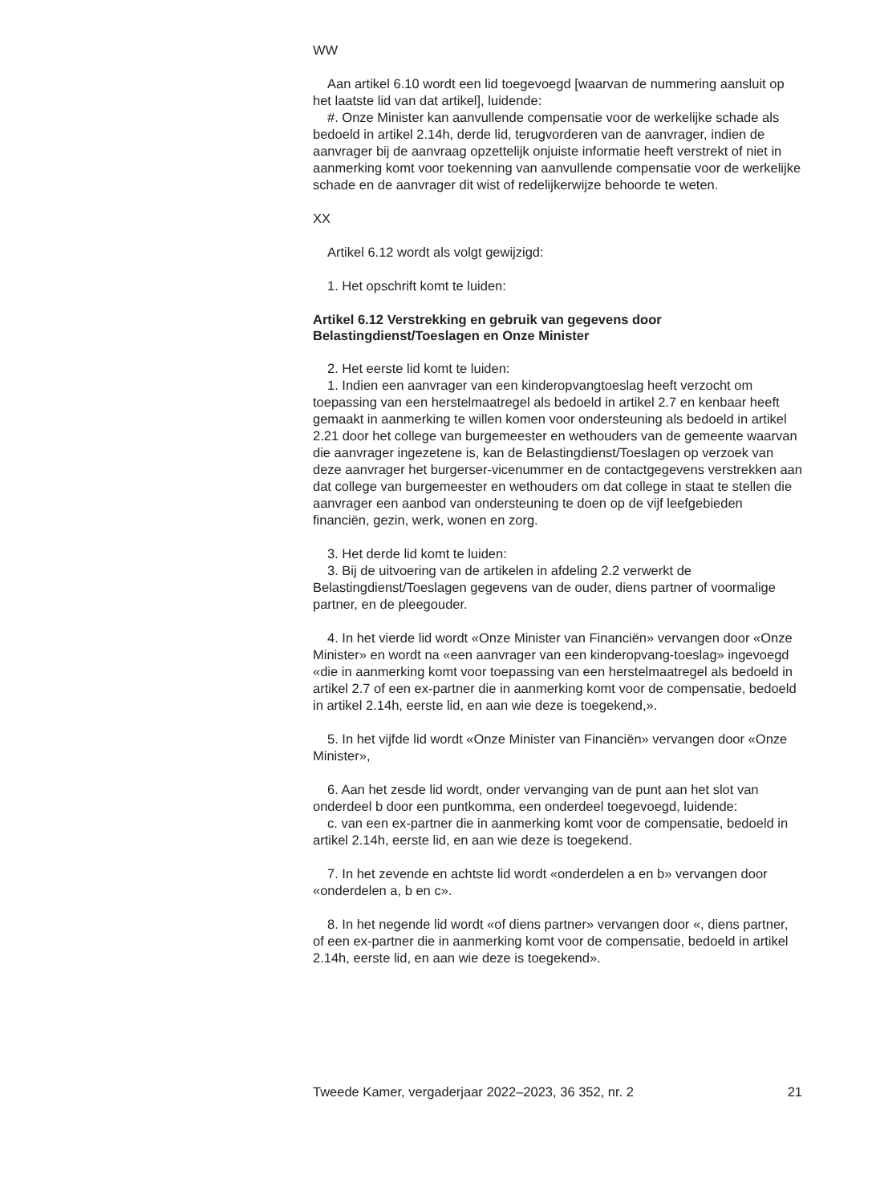WW
Aan artikel 6.10 wordt een lid toegevoegd [waarvan de nummering aansluit op het laatste lid van dat artikel], luidende:
#. Onze Minister kan aanvullende compensatie voor de werkelijke schade als bedoeld in artikel 2.14h, derde lid, terugvorderen van de aanvrager, indien de aanvrager bij de aanvraag opzettelijk onjuiste informatie heeft verstrekt of niet in aanmerking komt voor toekenning van aanvullende compensatie voor de werkelijke schade en de aanvrager dit wist of redelijkerwijze behoorde te weten.
XX
Artikel 6.12 wordt als volgt gewijzigd:
1. Het opschrift komt te luiden:
Artikel 6.12 Verstrekking en gebruik van gegevens door Belastingdienst/Toeslagen en Onze Minister
2. Het eerste lid komt te luiden:
1. Indien een aanvrager van een kinderopvangtoeslag heeft verzocht om toepassing van een herstelmaatregel als bedoeld in artikel 2.7 en kenbaar heeft gemaakt in aanmerking te willen komen voor ondersteuning als bedoeld in artikel 2.21 door het college van burgemeester en wethouders van de gemeente waarvan die aanvrager ingezetene is, kan de Belastingdienst/Toeslagen op verzoek van deze aanvrager het burgerser-vicenummer en de contactgegevens verstrekken aan dat college van burgemeester en wethouders om dat college in staat te stellen die aanvrager een aanbod van ondersteuning te doen op de vijf leefgebieden financiën, gezin, werk, wonen en zorg.
3. Het derde lid komt te luiden:
3. Bij de uitvoering van de artikelen in afdeling 2.2 verwerkt de Belastingdienst/Toeslagen gegevens van de ouder, diens partner of voormalige partner, en de pleegouder.
4. In het vierde lid wordt «Onze Minister van Financiën» vervangen door «Onze Minister» en wordt na «een aanvrager van een kinderopvang-toeslag» ingevoegd «die in aanmerking komt voor toepassing van een herstelmaatregel als bedoeld in artikel 2.7 of een ex-partner die in aanmerking komt voor de compensatie, bedoeld in artikel 2.14h, eerste lid, en aan wie deze is toegekend,».
5. In het vijfde lid wordt «Onze Minister van Financiën» vervangen door «Onze Minister»,
6. Aan het zesde lid wordt, onder vervanging van de punt aan het slot van onderdeel b door een puntkomma, een onderdeel toegevoegd, luidende:
c. van een ex-partner die in aanmerking komt voor de compensatie, bedoeld in artikel 2.14h, eerste lid, en aan wie deze is toegekend.
7. In het zevende en achtste lid wordt «onderdelen a en b» vervangen door «onderdelen a, b en c».
8. In het negende lid wordt «of diens partner» vervangen door «, diens partner, of een ex-partner die in aanmerking komt voor de compensatie, bedoeld in artikel 2.14h, eerste lid, en aan wie deze is toegekend».
Tweede Kamer, vergaderjaar 2022–2023, 36 352, nr. 2 21